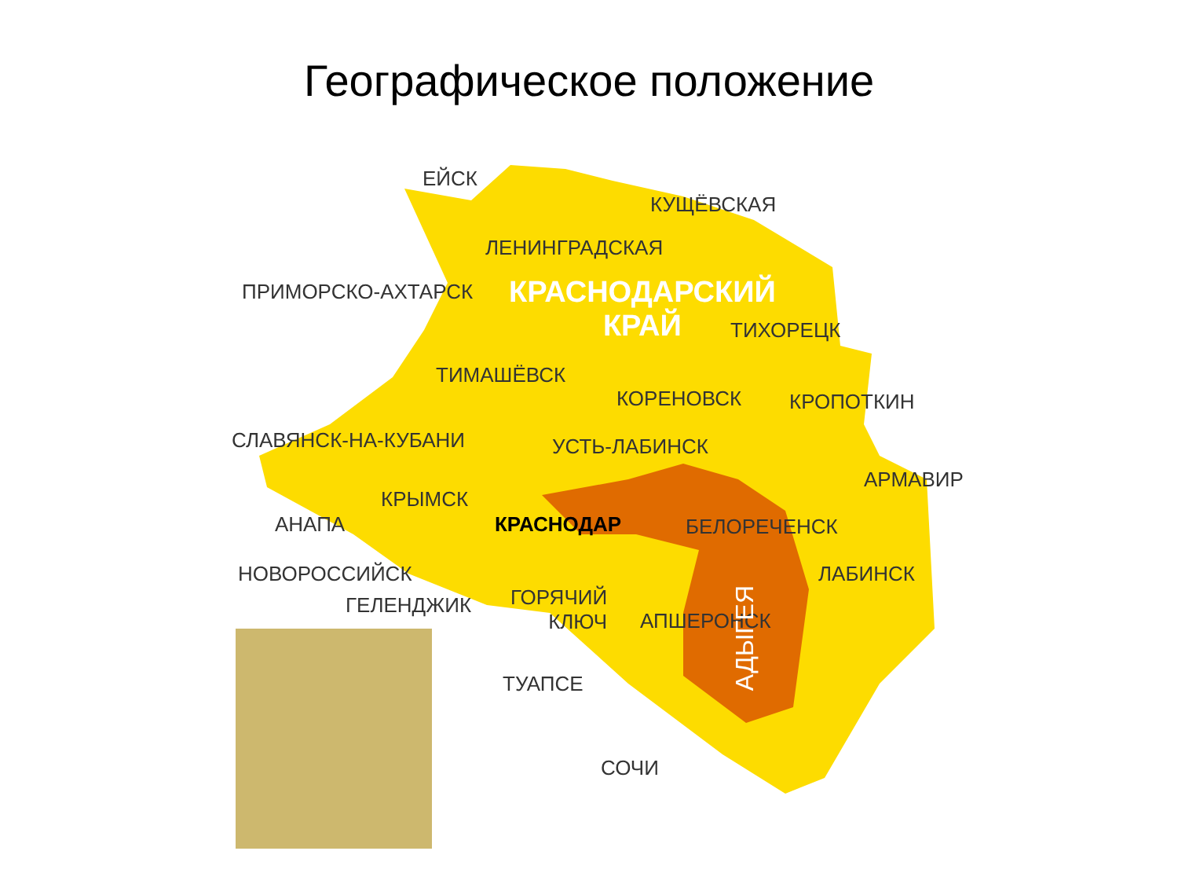Географическое положение
ЕЙСК
КУЩЁВСКАЯ
ЛЕНИНГРАДСКАЯ
ПРИМОРСКО-АХТАРСК
КРАСНОДАРСКИЙ
КРАЙ
ТИХОРЕЦК
ТИМАШЁВСК
КОРЕНОВСК КРОПОТКИН
СЛАВЯНСК-НА-КУБАНИ УСТЬ-ЛАБИНСК
АРМАВИР
КРЫМСК
АНАПА КРАСНОДАР БЕЛОРЕЧЕНСК
НОВОРОССИЙСК ЛАБИНСК
ГЕЛЕНДЖИК
ГОРЯЧИЙ
КЛЮЧ
АПШЕРОНСК
АДЫГЕЯ
ТУАПСЕ
СОЧИ